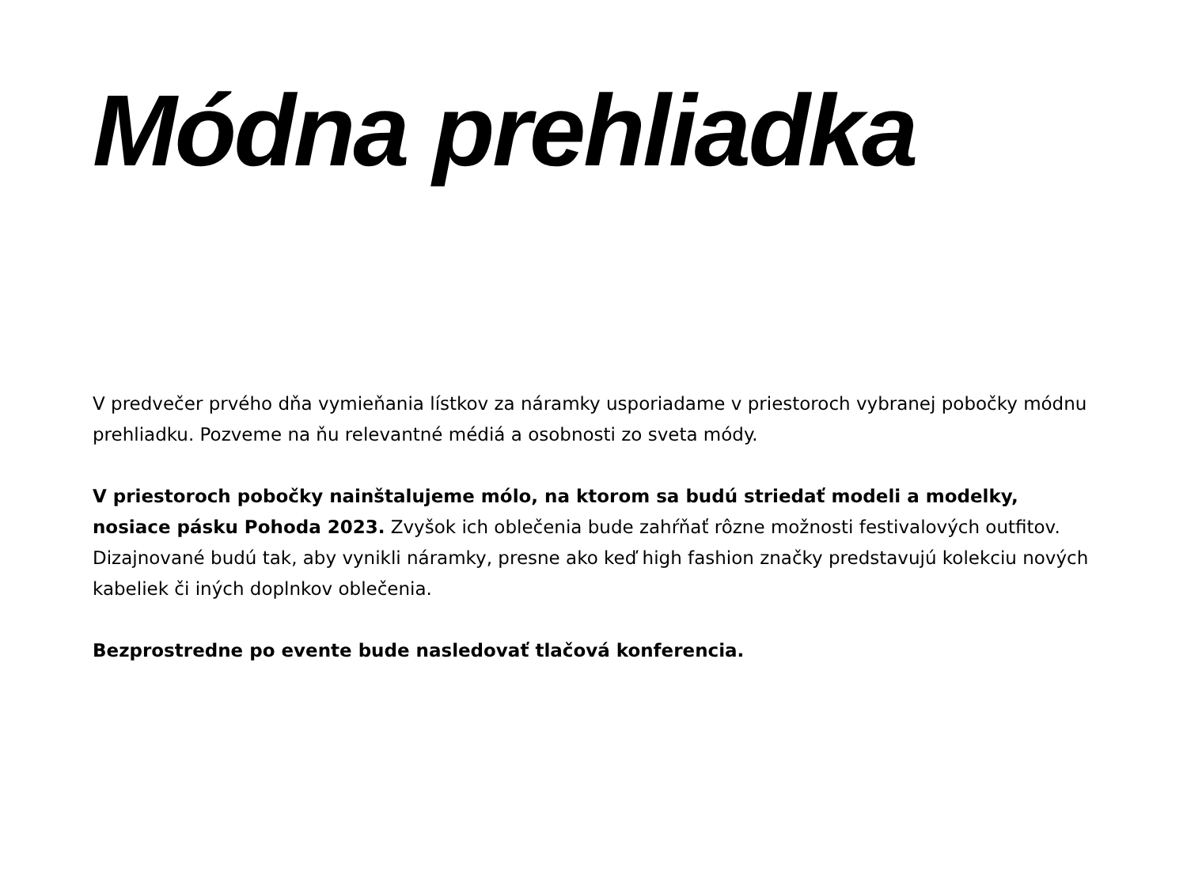Módna prehliadka
V predvečer prvého dňa vymieňania lístkov za náramky usporiadame v priestoroch vybranej pobočky módnu prehliadku. Pozveme na ňu relevantné médiá a osobnosti zo sveta módy.
V priestoroch pobočky nainštalujeme mólo, na ktorom sa budú striedať modeli a modelky, nosiace pásku Pohoda 2023. Zvyšok ich oblečenia bude zahŕňať rôzne možnosti festivalových outfitov. Dizajnované budú tak, aby vynikli náramky, presne ako keď high fashion značky predstavujú kolekciu nových kabeliek či iných doplnkov oblečenia.
Bezprostredne po evente bude nasledovať tlačová konferencia.